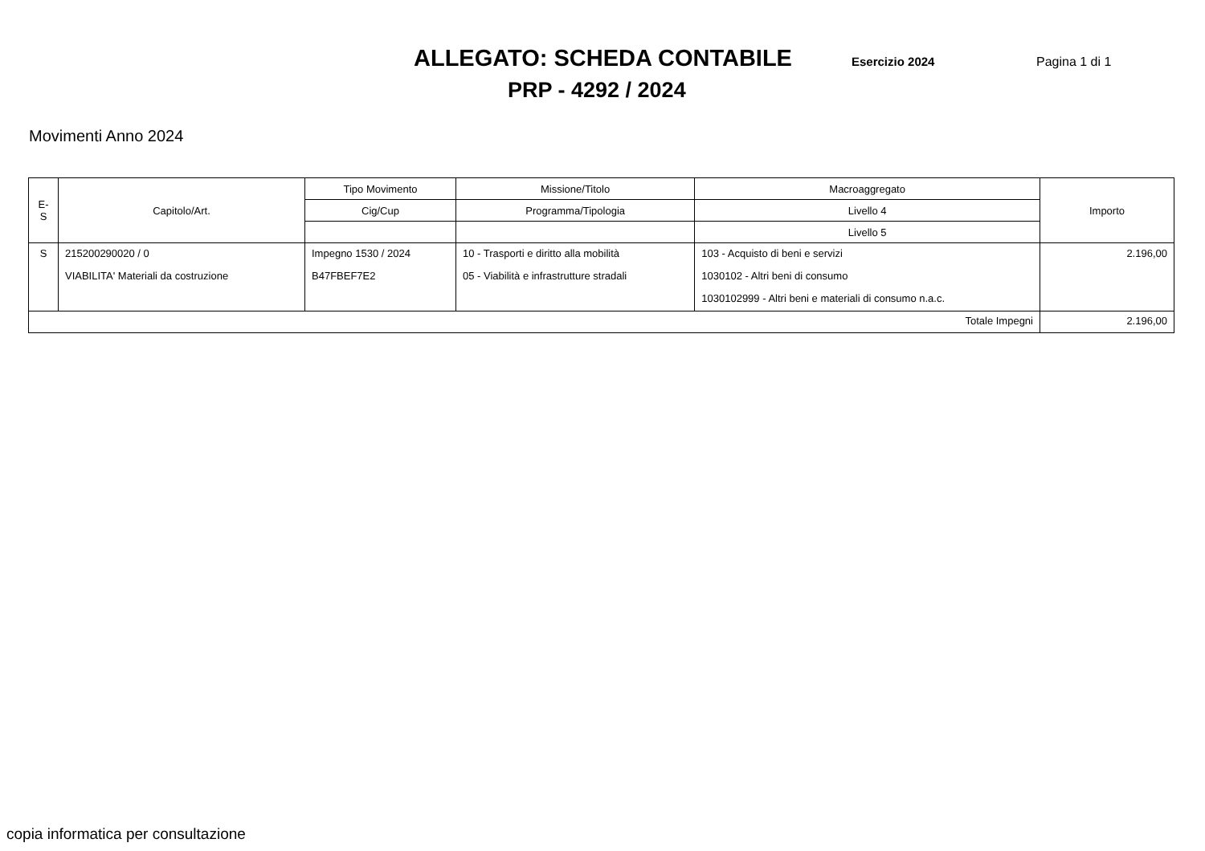ALLEGATO: SCHEDA CONTABILE
Esercizio 2024 Pagina 1 di 1
PRP - 4292 / 2024
Movimenti Anno 2024
| E-S | Capitolo/Art. | Tipo Movimento | Missione/Titolo | Macroaggregato | Importo |
| --- | --- | --- | --- | --- | --- |
| | | Cig/Cup | Programma/Tipologia | Livello 4 | |
| | | | | Livello 5 | |
| S | 215200290020 / 0 | Impegno 1530 / 2024 | 10 - Trasporti e diritto alla mobilità | 103 - Acquisto di beni e servizi | 2.196,00 |
| | VIABILITA' Materiali da costruzione | B47FBEF7E2 | 05 - Viabilità e infrastrutture stradali | 1030102 - Altri beni di consumo | |
| | | | | 1030102999 - Altri beni e materiali di consumo n.a.c. | |
| Totale Impegni | | | | | 2.196,00 |
copia informatica per consultazione